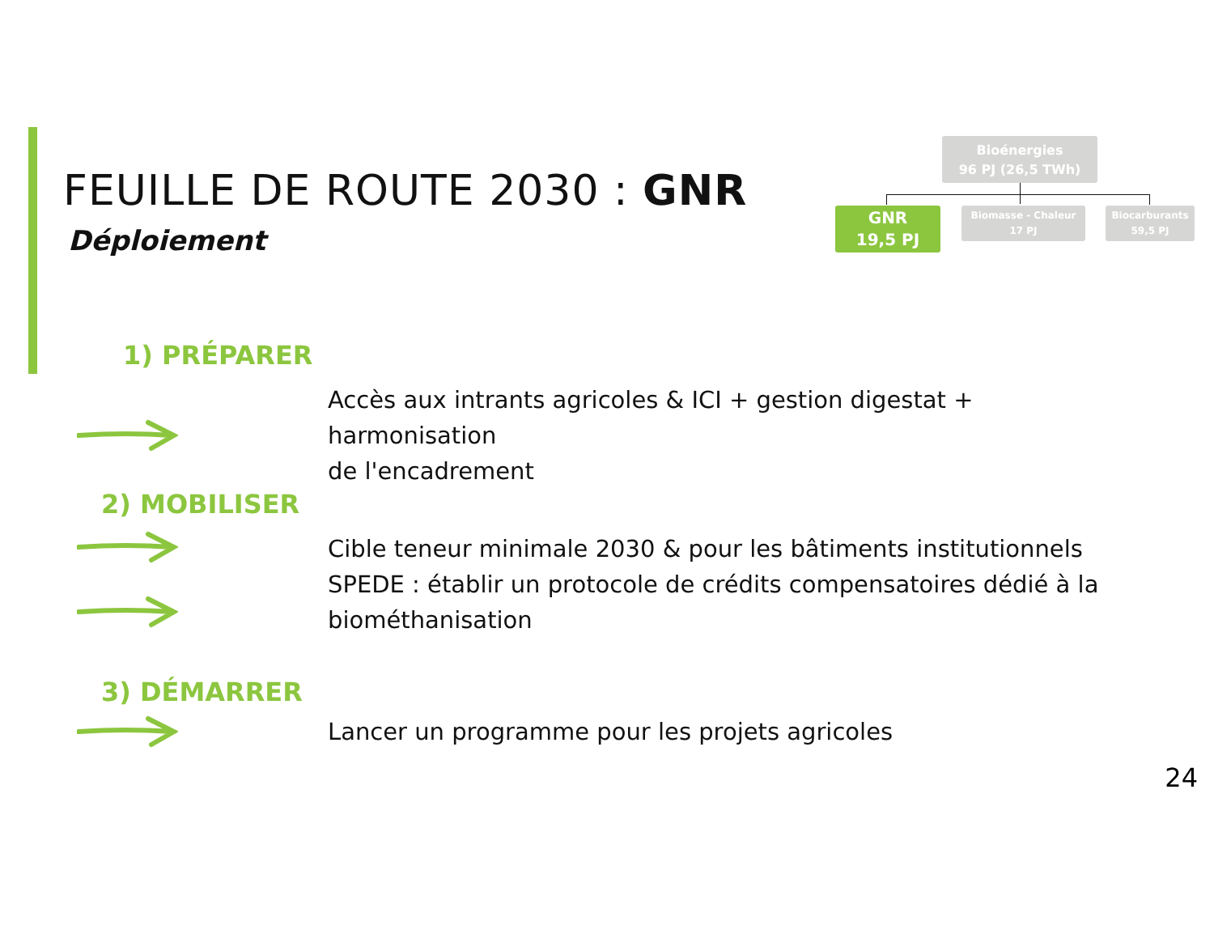FEUILLE DE ROUTE 2030 : GNR
Déploiement
Bioénergies
96 PJ (26,5 TWh)
GNR
19,5 PJ
Biomasse - Chaleur
17 PJ
Biocarburants
59,5 PJ
1) PRÉPARER
Accès aux intrants agricoles & ICI + gestion digestat + harmonisation
de l'encadrement
2) MOBILISER
Cible teneur minimale 2030 & pour les bâtiments institutionnels
SPEDE : établir un protocole de crédits compensatoires dédié à la
biométhanisation
3) DÉMARRER
Lancer un programme pour les projets agricoles
24